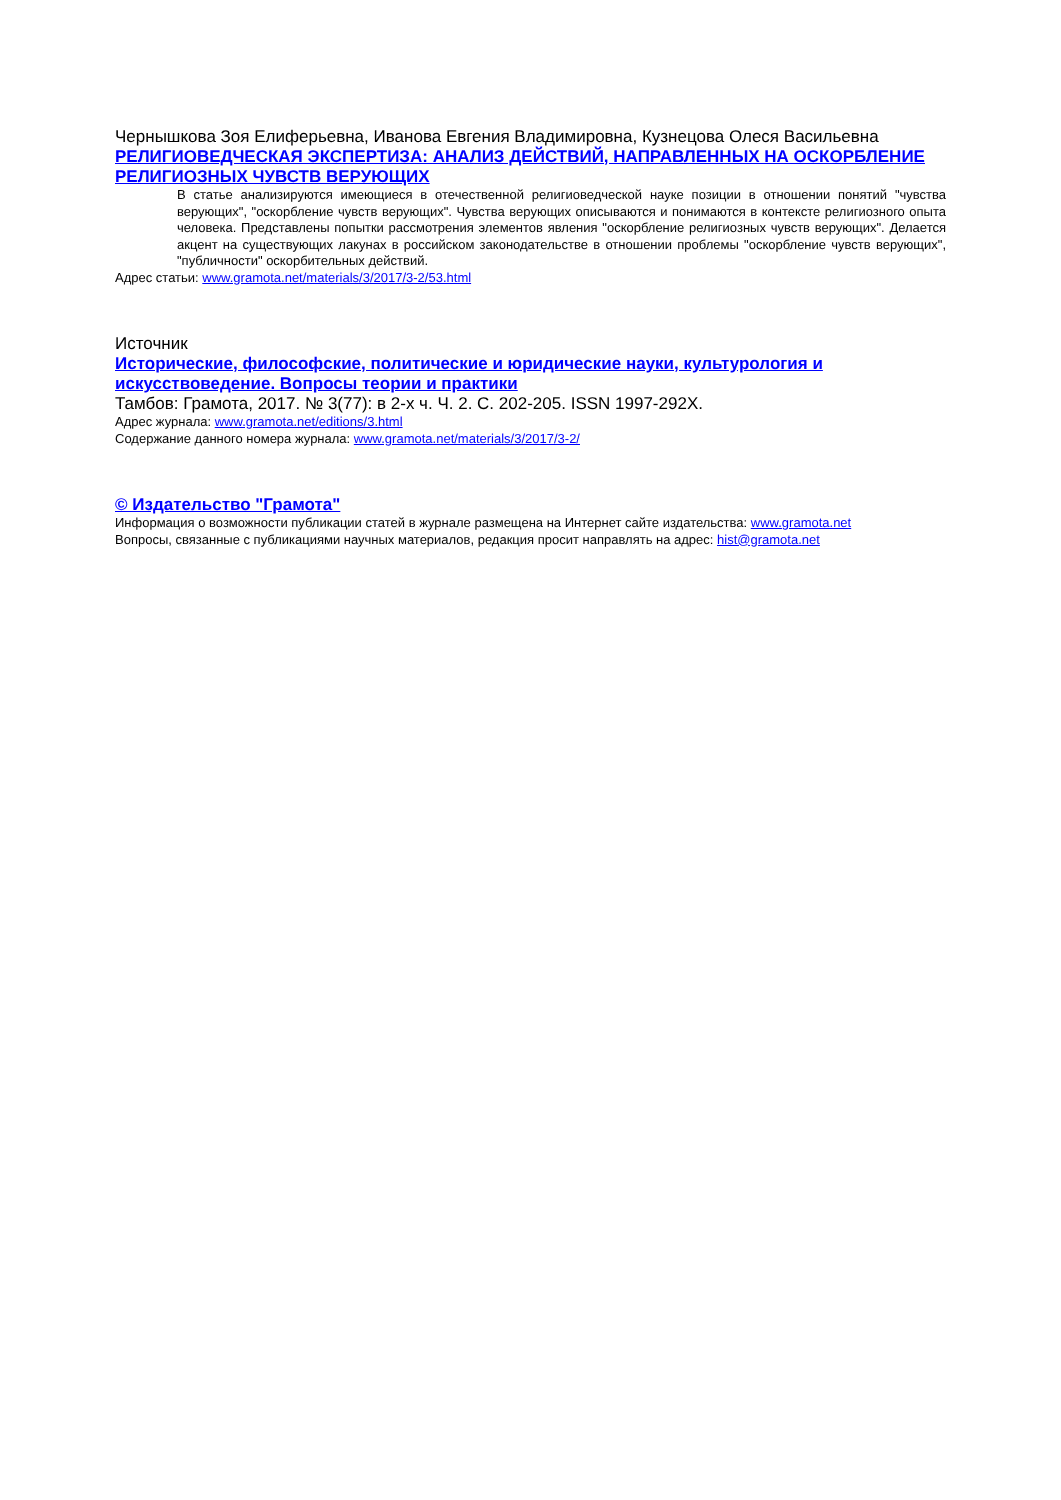Чернышкова Зоя Елиферьевна, Иванова Евгения Владимировна, Кузнецова Олеся Васильевна
РЕЛИГИОВЕДЧЕСКАЯ ЭКСПЕРТИЗА: АНАЛИЗ ДЕЙСТВИЙ, НАПРАВЛЕННЫХ НА ОСКОРБЛЕНИЕ РЕЛИГИОЗНЫХ ЧУВСТВ ВЕРУЮЩИХ
В статье анализируются имеющиеся в отечественной религиоведческой науке позиции в отношении понятий "чувства верующих", "оскорбление чувств верующих". Чувства верующих описываются и понимаются в контексте религиозного опыта человека. Представлены попытки рассмотрения элементов явления "оскорбление религиозных чувств верующих". Делается акцент на существующих лакунах в российском законодательстве в отношении проблемы "оскорбление чувств верующих", "публичности" оскорбительных действий.
Адрес статьи: www.gramota.net/materials/3/2017/3-2/53.html
Источник
Исторические, философские, политические и юридические науки, культурология и искусствоведение. Вопросы теории и практики
Тамбов: Грамота, 2017. № 3(77): в 2-х ч. Ч. 2. C. 202-205. ISSN 1997-292X.
Адрес журнала: www.gramota.net/editions/3.html
Содержание данного номера журнала: www.gramota.net/materials/3/2017/3-2/
© Издательство "Грамота"
Информация о возможности публикации статей в журнале размещена на Интернет сайте издательства: www.gramota.net
Вопросы, связанные с публикациями научных материалов, редакция просит направлять на адрес: hist@gramota.net